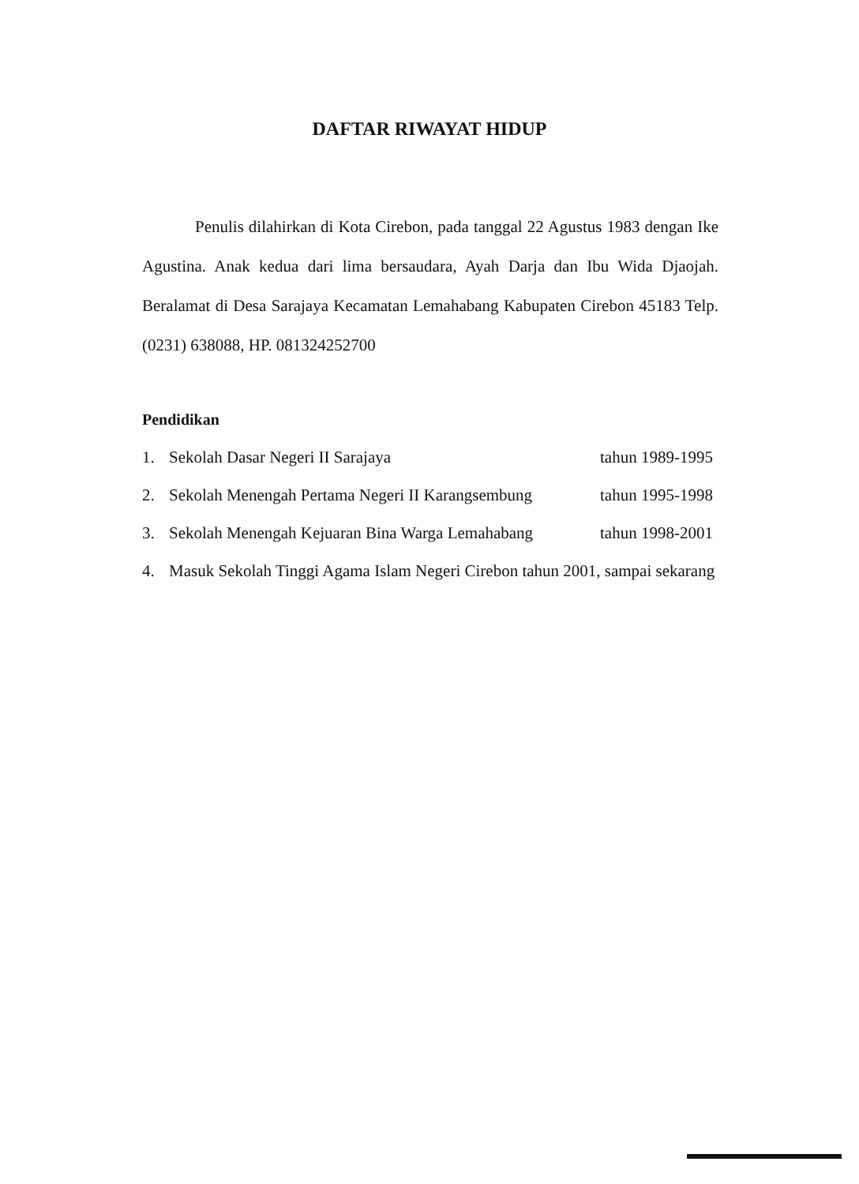DAFTAR RIWAYAT HIDUP
Penulis dilahirkan di Kota Cirebon, pada tanggal 22 Agustus 1983 dengan Ike Agustina. Anak kedua dari lima bersaudara, Ayah Darja dan Ibu Wida Djaojah. Beralamat di Desa Sarajaya Kecamatan Lemahabang Kabupaten Cirebon 45183 Telp. (0231) 638088, HP. 081324252700
Pendidikan
1. Sekolah Dasar Negeri II Sarajaya tahun 1989-1995
2. Sekolah Menengah Pertama Negeri II Karangsembung tahun 1995-1998
3. Sekolah Menengah Kejuaran Bina Warga Lemahabang tahun 1998-2001
4. Masuk Sekolah Tinggi Agama Islam Negeri Cirebon tahun 2001, sampai sekarang